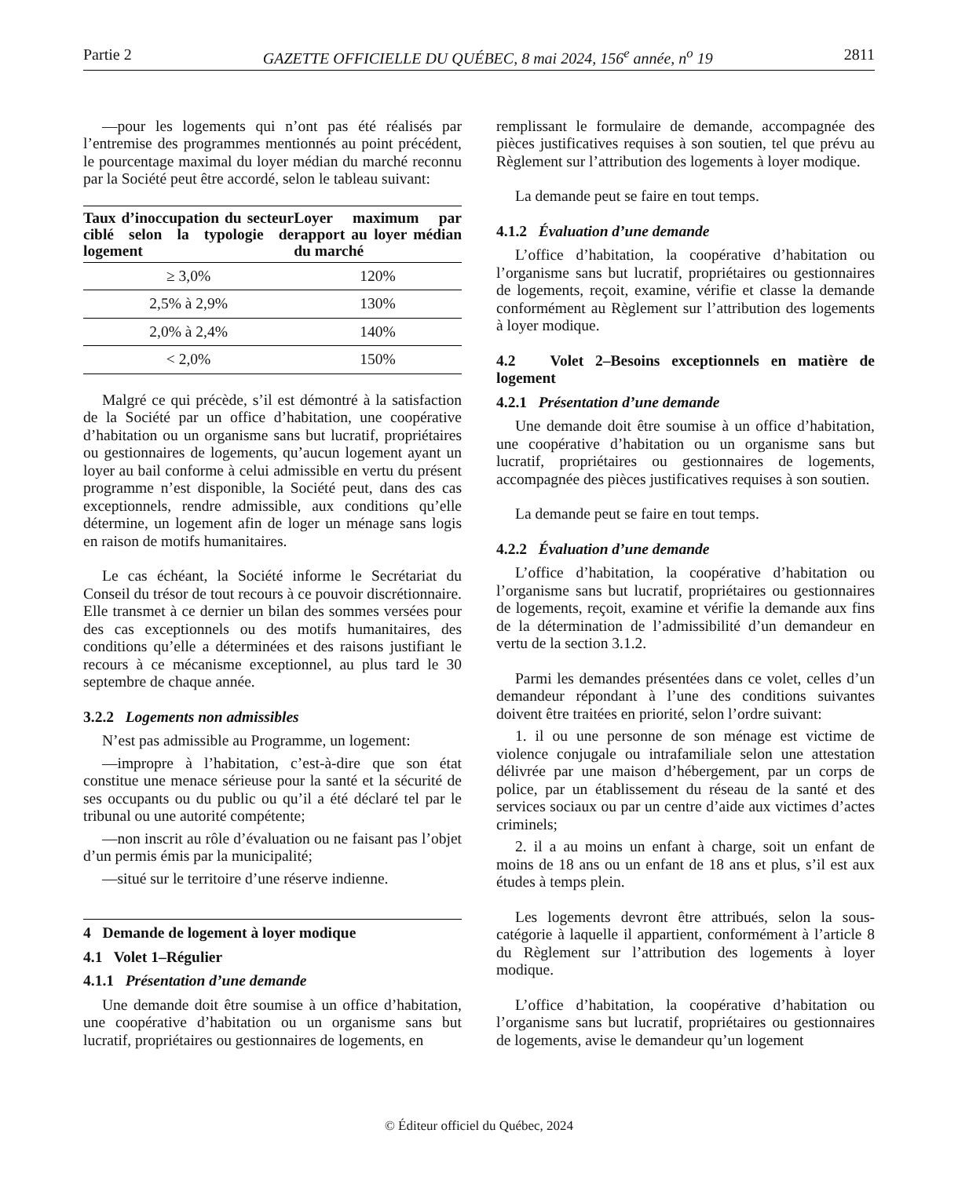Partie 2 GAZETTE OFFICIELLE DU QUÉBEC, 8 mai 2024, 156<sup>e</sup> année, n<sup>o</sup> 19 2811
—pour les logements qui n’ont pas été réalisés par l’entremise des programmes mentionnés au point précédent, le pourcentage maximal du loyer médian du marché reconnu par la Société peut être accordé, selon le tableau suivant:
| Taux d’inoccupation du secteur ciblé selon la typologie de logement | Loyer maximum par rapport au loyer médian du marché |
| --- | --- |
| ≥ 3,0% | 120% |
| 2,5% à 2,9% | 130% |
| 2,0% à 2,4% | 140% |
| < 2,0% | 150% |
Malgré ce qui précède, s’il est démontré à la satisfaction de la Société par un office d’habitation, une coopérative d’habitation ou un organisme sans but lucratif, propriétaires ou gestionnaires de logements, qu’aucun logement ayant un loyer au bail conforme à celui admissible en vertu du présent programme n’est disponible, la Société peut, dans des cas exceptionnels, rendre admissible, aux conditions qu’elle détermine, un logement afin de loger un ménage sans logis en raison de motifs humanitaires.
Le cas échéant, la Société informe le Secrétariat du Conseil du trésor de tout recours à ce pouvoir discrétionnaire. Elle transmet à ce dernier un bilan des sommes versées pour des cas exceptionnels ou des motifs humanitaires, des conditions qu’elle a déterminées et des raisons justifiant le recours à ce mécanisme exceptionnel, au plus tard le 30 septembre de chaque année.
3.2.2 Logements non admissibles
N’est pas admissible au Programme, un logement:
—impropre à l’habitation, c’est-à-dire que son état constitue une menace sérieuse pour la santé et la sécurité de ses occupants ou du public ou qu’il a été déclaré tel par le tribunal ou une autorité compétente;
—non inscrit au rôle d’évaluation ou ne faisant pas l’objet d’un permis émis par la municipalité;
—situé sur le territoire d’une réserve indienne.
4 Demande de logement à loyer modique
4.1 Volet 1–Régulier
4.1.1 Présentation d’une demande
Une demande doit être soumise à un office d’habitation, une coopérative d’habitation ou un organisme sans but lucratif, propriétaires ou gestionnaires de logements, en
remplissant le formulaire de demande, accompagnée des pièces justificatives requises à son soutien, tel que prévu au Règlement sur l’attribution des logements à loyer modique.
La demande peut se faire en tout temps.
4.1.2 Évaluation d’une demande
L’office d’habitation, la coopérative d’habitation ou l’organisme sans but lucratif, propriétaires ou gestionnaires de logements, reçoit, examine, vérifie et classe la demande conformément au Règlement sur l’attribution des logements à loyer modique.
4.2 Volet 2–Besoins exceptionnels en matière de logement
4.2.1 Présentation d’une demande
Une demande doit être soumise à un office d’habitation, une coopérative d’habitation ou un organisme sans but lucratif, propriétaires ou gestionnaires de logements, accompagnée des pièces justificatives requises à son soutien.
La demande peut se faire en tout temps.
4.2.2 Évaluation d’une demande
L’office d’habitation, la coopérative d’habitation ou l’organisme sans but lucratif, propriétaires ou gestionnaires de logements, reçoit, examine et vérifie la demande aux fins de la détermination de l’admissibilité d’un demandeur en vertu de la section 3.1.2.
Parmi les demandes présentées dans ce volet, celles d’un demandeur répondant à l’une des conditions suivantes doivent être traitées en priorité, selon l’ordre suivant:
1. il ou une personne de son ménage est victime de violence conjugale ou intrafamiliale selon une attestation délivrée par une maison d’hébergement, par un corps de police, par un établissement du réseau de la santé et des services sociaux ou par un centre d’aide aux victimes d’actes criminels;
2. il a au moins un enfant à charge, soit un enfant de moins de 18 ans ou un enfant de 18 ans et plus, s’il est aux études à temps plein.
Les logements devront être attribués, selon la sous-catégorie à laquelle il appartient, conformément à l’article 8 du Règlement sur l’attribution des logements à loyer modique.
L’office d’habitation, la coopérative d’habitation ou l’organisme sans but lucratif, propriétaires ou gestionnaires de logements, avise le demandeur qu’un logement
© Éditeur officiel du Québec, 2024